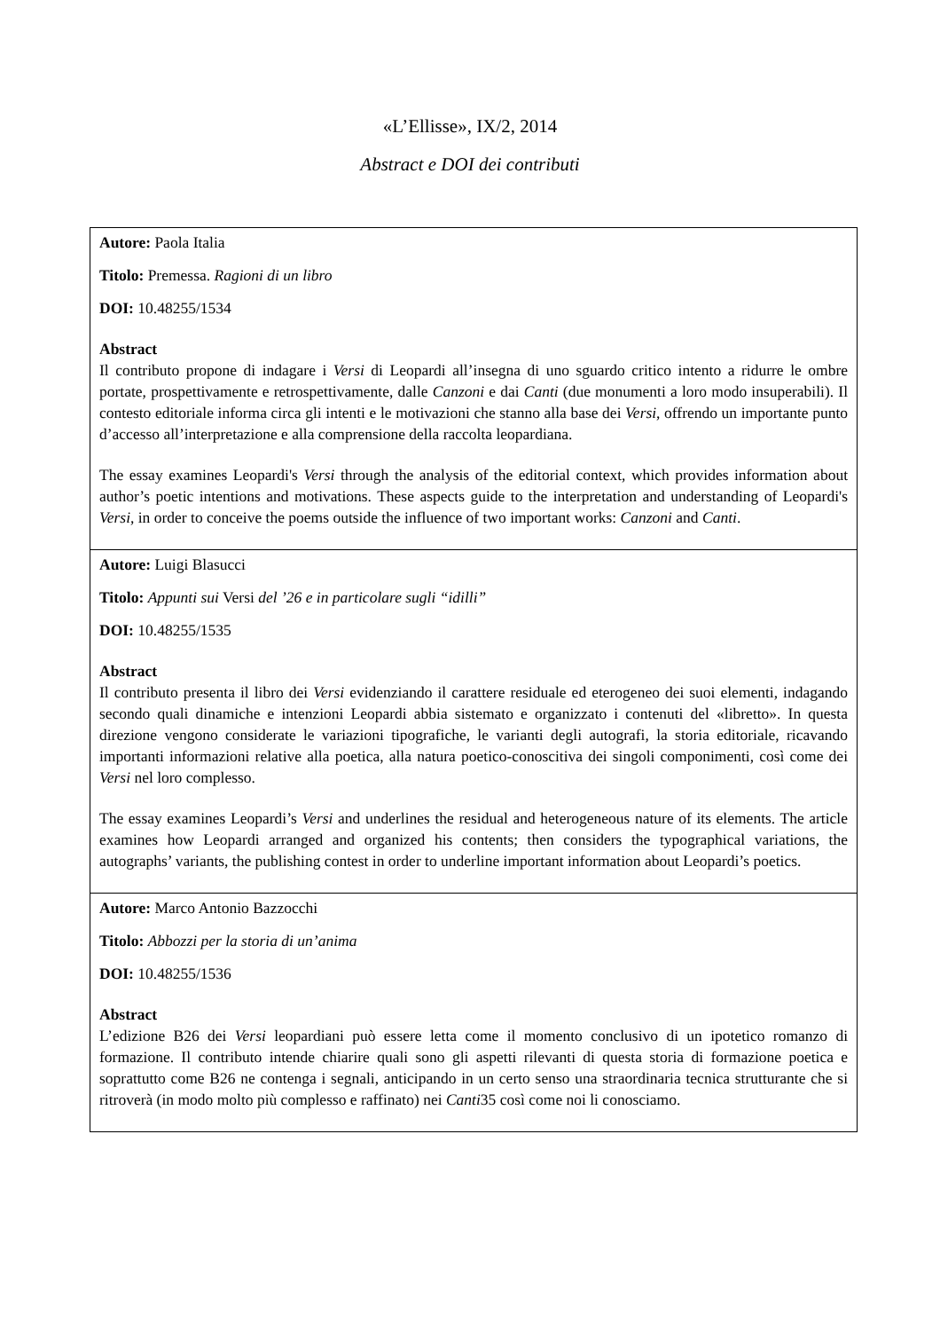«L’Ellisse», IX/2, 2014
Abstract e DOI dei contributi
| Autore: Paola Italia Titolo: Premessa. Ragioni di un libro DOI: 10.48255/1534 Abstract Il contributo propone di indagare i Versi di Leopardi all’insegna di uno sguardo critico intento a ridurre le ombre portate, prospettivamente e retrospettivamente, dalle Canzoni e dai Canti (due monumenti a loro modo insuperabili). Il contesto editoriale informa circa gli intenti e le motivazioni che stanno alla base dei Versi , offrendo un importante punto d’accesso all’interpretazione e alla comprensione della raccolta leopardiana. The essay examines Leopardi's Versi through the analysis of the editorial context, which provides information about author’s poetic intentions and motivations. These aspects guide to the interpretation and understanding of Leopardi's Versi , in order to conceive the poems outside the influence of two important works: Canzoni and Canti . |
| Autore: Luigi Blasucci Titolo: Appunti sui Versi del ’26 e in particolare sugli “idilli” DOI: 10.48255/1535 Abstract Il contributo presenta il libro dei Versi evidenziando il carattere residuale ed eterogeneo dei suoi elementi, indagando secondo quali dinamiche e intenzioni Leopardi abbia sistemato e organizzato i contenuti del «libretto». In questa direzione vengono considerate le variazioni tipografiche, le varianti degli autografi, la storia editoriale, ricavando importanti informazioni relative alla poetica, alla natura poetico-conoscitiva dei singoli componimenti, così come dei Versi nel loro complesso. The essay examines Leopardi’s Versi and underlines the residual and heterogeneous nature of its elements. The article examines how Leopardi arranged and organized his contents; then considers the typographical variations, the autographs’ variants, the publishing contest in order to underline important information about Leopardi’s poetics. |
| Autore: Marco Antonio Bazzocchi Titolo: Abbozzi per la storia di un’anima DOI: 10.48255/1536 Abstract L’edizione B26 dei Versi leopardiani può essere letta come il momento conclusivo di un ipotetico romanzo di formazione. Il contributo intende chiarire quali sono gli aspetti rilevanti di questa storia di formazione poetica e soprattutto come B26 ne contenga i segnali, anticipando in un certo senso una straordinaria tecnica strutturante che si ritroverà (in modo molto più complesso e raffinato) nei Canti 35 così come noi li conosciamo. |